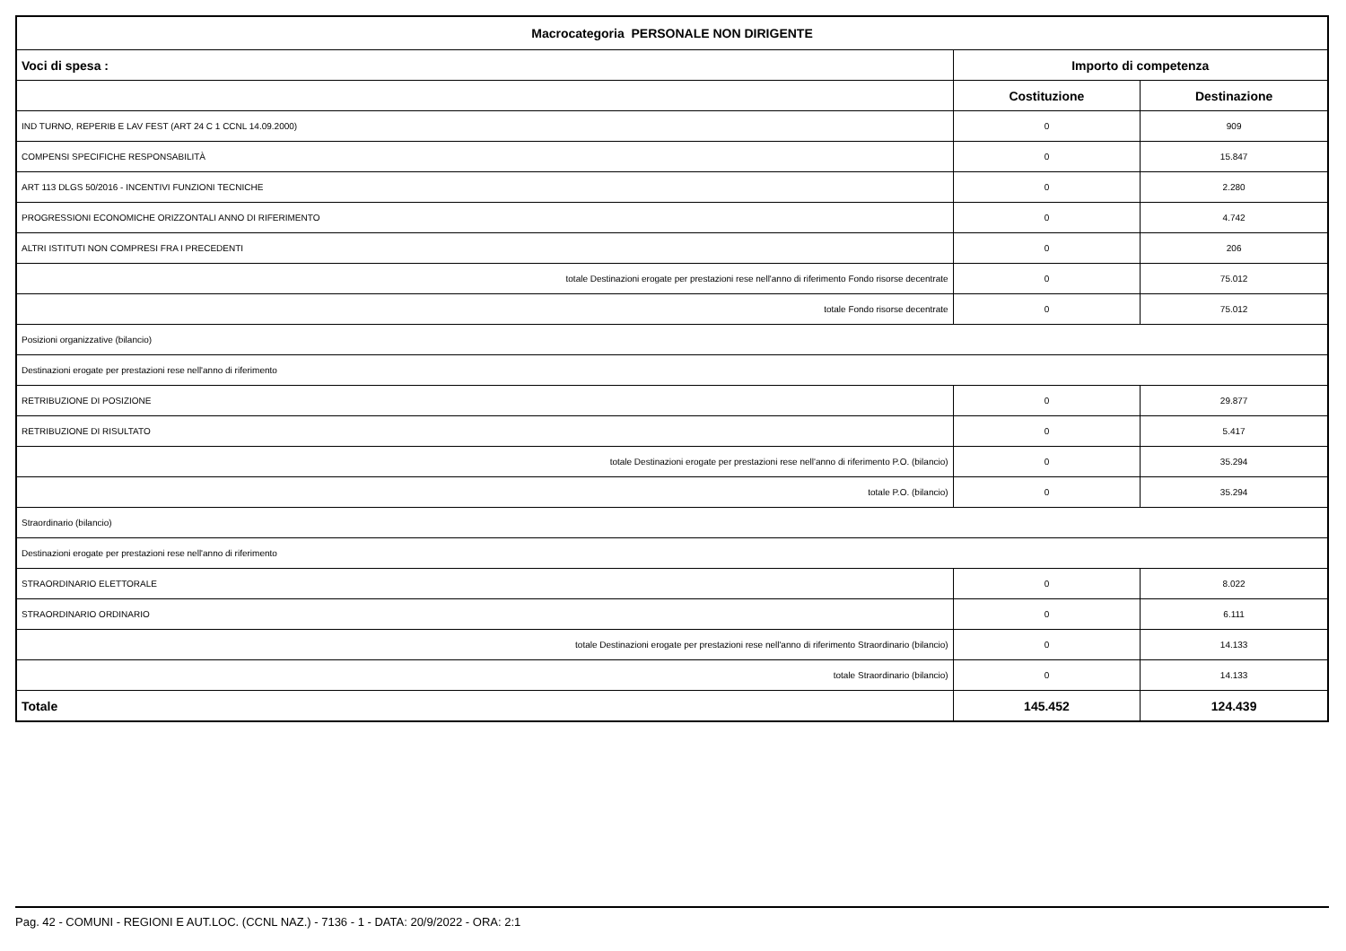| Macrocategoria PERSONALE NON DIRIGENTE | | |
| --- | --- | --- |
| Voci di spesa : | Importo di competenza | |
| | Costituzione | Destinazione |
| IND TURNO, REPERIB E LAV FEST (ART 24 C 1 CCNL 14.09.2000) | 0 | 909 |
| COMPENSI SPECIFICHE RESPONSABILITÀ | 0 | 15.847 |
| ART 113 DLGS 50/2016 - INCENTIVI FUNZIONI TECNICHE | 0 | 2.280 |
| PROGRESSIONI ECONOMICHE ORIZZONTALI ANNO DI RIFERIMENTO | 0 | 4.742 |
| ALTRI ISTITUTI NON COMPRESI FRA I PRECEDENTI | 0 | 206 |
| totale Destinazioni erogate per prestazioni rese nell'anno di riferimento Fondo risorse decentrate | 0 | 75.012 |
| totale Fondo risorse decentrate | 0 | 75.012 |
| Posizioni organizzative (bilancio) | | |
| Destinazioni erogate per prestazioni rese nell'anno di riferimento | | |
| RETRIBUZIONE DI POSIZIONE | 0 | 29.877 |
| RETRIBUZIONE DI RISULTATO | 0 | 5.417 |
| totale Destinazioni erogate per prestazioni rese nell'anno di riferimento P.O. (bilancio) | 0 | 35.294 |
| totale P.O. (bilancio) | 0 | 35.294 |
| Straordinario (bilancio) | | |
| Destinazioni erogate per prestazioni rese nell'anno di riferimento | | |
| STRAORDINARIO ELETTORALE | 0 | 8.022 |
| STRAORDINARIO ORDINARIO | 0 | 6.111 |
| totale Destinazioni erogate per prestazioni rese nell'anno di riferimento Straordinario (bilancio) | 0 | 14.133 |
| totale Straordinario (bilancio) | 0 | 14.133 |
| Totale | 145.452 | 124.439 |
Pag. 42 - COMUNI - REGIONI E AUT.LOC. (CCNL NAZ.) - 7136 - 1 - DATA: 20/9/2022 - ORA: 2:1